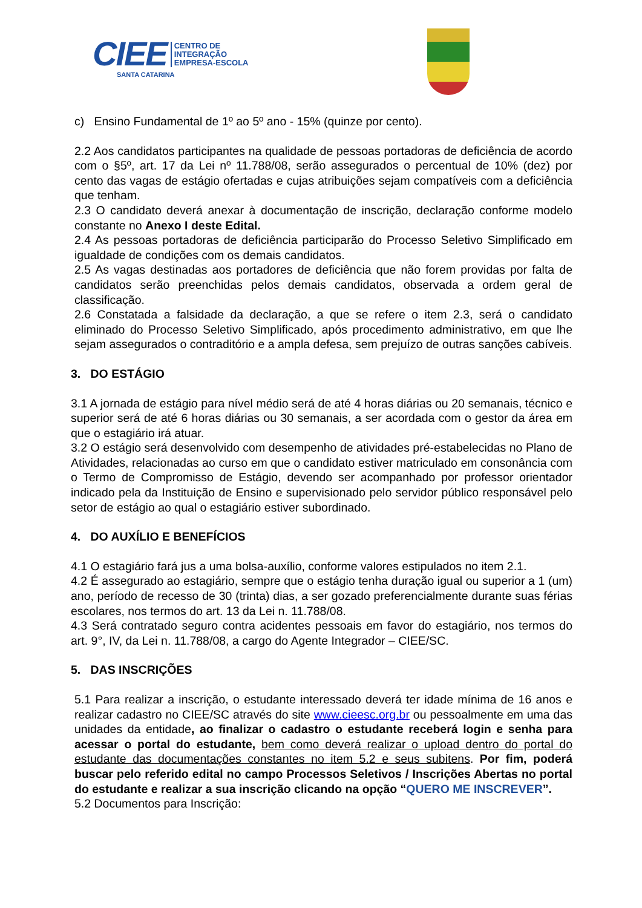CIEE
CENTRO DE
INTEGRAÇÃO
EMPRESA-ESCOLA
SANTA CATARINA
c) Ensino Fundamental de 1º ao 5º ano - 15% (quinze por cento).
2.2 Aos candidatos participantes na qualidade de pessoas portadoras de deficiência de acordo com o §5º, art. 17 da Lei nº 11.788/08, serão assegurados o percentual de 10% (dez) por cento das vagas de estágio ofertadas e cujas atribuições sejam compatíveis com a deficiência que tenham.
2.3 O candidato deverá anexar à documentação de inscrição, declaração conforme modelo constante no Anexo I deste Edital.
2.4 As pessoas portadoras de deficiência participarão do Processo Seletivo Simplificado em igualdade de condições com os demais candidatos.
2.5 As vagas destinadas aos portadores de deficiência que não forem providas por falta de candidatos serão preenchidas pelos demais candidatos, observada a ordem geral de classificação.
2.6 Constatada a falsidade da declaração, a que se refere o item 2.3, será o candidato eliminado do Processo Seletivo Simplificado, após procedimento administrativo, em que lhe sejam assegurados o contraditório e a ampla defesa, sem prejuízo de outras sanções cabíveis.
3. DO ESTÁGIO
3.1 A jornada de estágio para nível médio será de até 4 horas diárias ou 20 semanais, técnico e superior será de até 6 horas diárias ou 30 semanais, a ser acordada com o gestor da área em que o estagiário irá atuar.
3.2 O estágio será desenvolvido com desempenho de atividades pré-estabelecidas no Plano de Atividades, relacionadas ao curso em que o candidato estiver matriculado em consonância com o Termo de Compromisso de Estágio, devendo ser acompanhado por professor orientador indicado pela da Instituição de Ensino e supervisionado pelo servidor público responsável pelo setor de estágio ao qual o estagiário estiver subordinado.
4. DO AUXÍLIO E BENEFÍCIOS
4.1 O estagiário fará jus a uma bolsa-auxílio, conforme valores estipulados no item 2.1.
4.2 É assegurado ao estagiário, sempre que o estágio tenha duração igual ou superior a 1 (um) ano, período de recesso de 30 (trinta) dias, a ser gozado preferencialmente durante suas férias escolares, nos termos do art. 13 da Lei n. 11.788/08.
4.3 Será contratado seguro contra acidentes pessoais em favor do estagiário, nos termos do art. 9°, IV, da Lei n. 11.788/08, a cargo do Agente Integrador – CIEE/SC.
5. DAS INSCRIÇÕES
5.1 Para realizar a inscrição, o estudante interessado deverá ter idade mínima de 16 anos e realizar cadastro no CIEE/SC através do site www.cieesc.org.br ou pessoalmente em uma das unidades da entidade, ao finalizar o cadastro o estudante receberá login e senha para acessar o portal do estudante, bem como deverá realizar o upload dentro do portal do estudante das documentações constantes no item 5.2 e seus subitens. Por fim, poderá buscar pelo referido edital no campo Processos Seletivos / Inscrições Abertas no portal do estudante e realizar a sua inscrição clicando na opção “QUERO ME INSCREVER”.
5.2 Documentos para Inscrição: